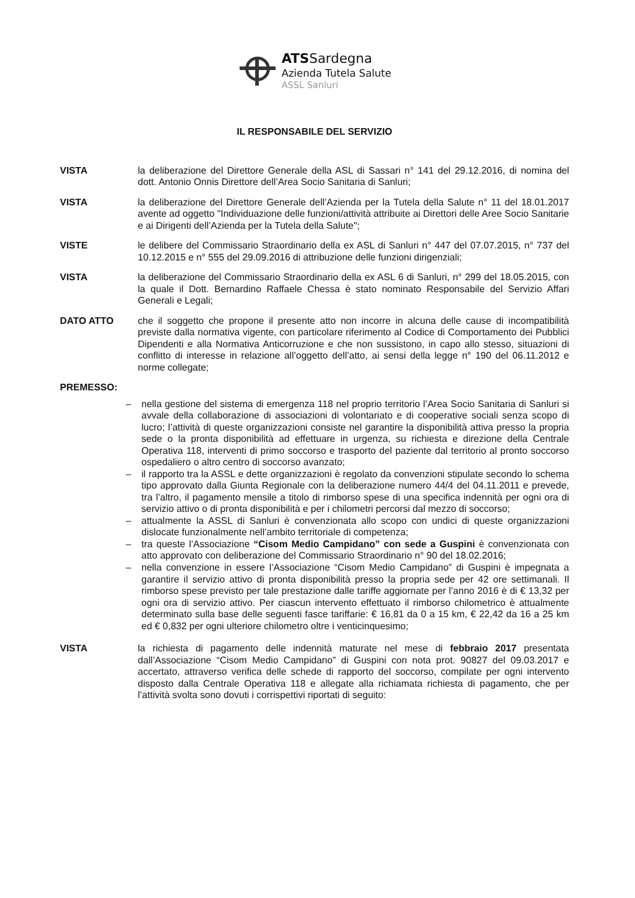ATSSardegna
Azienda Tutela Salute
ASSL Sanluri
IL RESPONSABILE DEL SERVIZIO
VISTA la deliberazione del Direttore Generale della ASL di Sassari n° 141 del 29.12.2016, di nomina del dott. Antonio Onnis Direttore dell’Area Socio Sanitaria di Sanluri;
VISTA la deliberazione del Direttore Generale dell’Azienda per la Tutela della Salute n° 11 del 18.01.2017 avente ad oggetto "Individuazione delle funzioni/attività attribuite ai Direttori delle Aree Socio Sanitarie e ai Dirigenti dell’Azienda per la Tutela della Salute";
VISTE le delibere del Commissario Straordinario della ex ASL di Sanluri n° 447 del 07.07.2015, n° 737 del 10.12.2015 e n° 555 del 29.09.2016 di attribuzione delle funzioni dirigenziali;
VISTA la deliberazione del Commissario Straordinario della ex ASL 6 di Sanluri, n° 299 del 18.05.2015, con la quale il Dott. Bernardino Raffaele Chessa è stato nominato Responsabile del Servizio Affari Generali e Legali;
DATO ATTO che il soggetto che propone il presente atto non incorre in alcuna delle cause di incompatibilità previste dalla normativa vigente, con particolare riferimento al Codice di Comportamento dei Pubblici Dipendenti e alla Normativa Anticorruzione e che non sussistono, in capo allo stesso, situazioni di conflitto di interesse in relazione all’oggetto dell’atto, ai sensi della legge n° 190 del 06.11.2012 e norme collegate;
PREMESSO:
– nella gestione del sistema di emergenza 118 nel proprio territorio l’Area Socio Sanitaria di Sanluri si avvale della collaborazione di associazioni di volontariato e di cooperative sociali senza scopo di lucro; l’attività di queste organizzazioni consiste nel garantire la disponibilità attiva presso la propria sede o la pronta disponibilità ad effettuare in urgenza, su richiesta e direzione della Centrale Operativa 118, interventi di primo soccorso e trasporto del paziente dal territorio al pronto soccorso ospedaliero o altro centro di soccorso avanzato;
– il rapporto tra la ASSL e dette organizzazioni è regolato da convenzioni stipulate secondo lo schema tipo approvato dalla Giunta Regionale con la deliberazione numero 44/4 del 04.11.2011 e prevede, tra l’altro, il pagamento mensile a titolo di rimborso spese di una specifica indennità per ogni ora di servizio attivo o di pronta disponibilità e per i chilometri percorsi dal mezzo di soccorso;
– attualmente la ASSL di Sanluri è convenzionata allo scopo con undici di queste organizzazioni dislocate funzionalmente nell’ambito territoriale di competenza;
– tra queste l’Associazione “Cisom Medio Campidano” con sede a Guspini è convenzionata con atto approvato con deliberazione del Commissario Straordinario n° 90 del 18.02.2016;
– nella convenzione in essere l’Associazione “Cisom Medio Campidano” di Guspini è impegnata a garantire il servizio attivo di pronta disponibilità presso la propria sede per 42 ore settimanali. Il rimborso spese previsto per tale prestazione dalle tariffe aggiornate per l’anno 2016 è di € 13,32 per ogni ora di servizio attivo. Per ciascun intervento effettuato il rimborso chilometrico è attualmente determinato sulla base delle seguenti fasce tariffarie: € 16,81 da 0 a 15 km, € 22,42 da 16 a 25 km ed € 0,832 per ogni ulteriore chilometro oltre i venticinquesimo;
VISTA la richiesta di pagamento delle indennità maturate nel mese di febbraio 2017 presentata dall’Associazione “Cisom Medio Campidano” di Guspini con nota prot. 90827 del 09.03.2017 e accertato, attraverso verifica delle schede di rapporto del soccorso, compilate per ogni intervento disposto dalla Centrale Operativa 118 e allegate alla richiamata richiesta di pagamento, che per l’attività svolta sono dovuti i corrispettivi riportati di seguito: